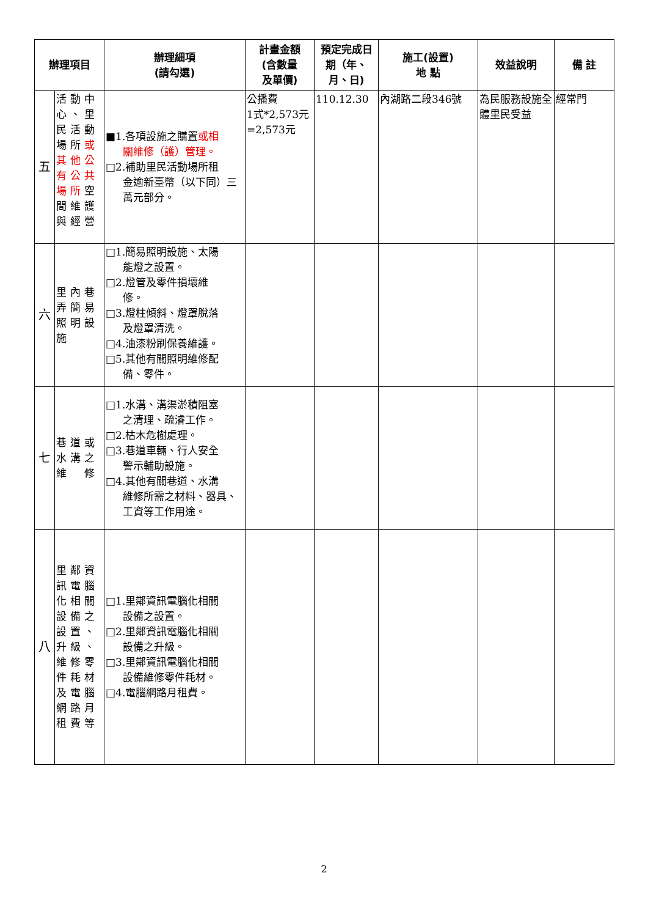| 辦理項目 | | 辦理細項 (請勾選) | 計畫金額 (含數量 及單價) | 預定完成日期（年、月、日) | 施工(設置) 地 點 | 效益說明 | 備 註 |
| --- | --- | --- | --- | --- | --- | --- | --- |
| 五 | 活動中心、里民活動場所 或其他公有公共場所 空間維護與經營 | ■1.各項設施之購置 或相 關維修（護）管理。 □2.補助里民活動場所租 金逾新臺幣（以下同）三萬元部分。 | 公播費 1式*2,573元 =2,573元 | 110.12.30 | 內湖路二段346號 | 為民服務設施全體里民受益 | 經常門 |
| 六 | 里內巷弄簡易照明設施 | □1.簡易照明設施、太陽 能燈之設置。 □2.燈管及零件損壞維 修。 □3.燈柱傾斜、燈罩脫落 及燈罩清洗。 □4.油漆粉刷保養維護。 □5.其他有關照明維修配 備、零件。 | | | | | |
| 七 | 巷道或水溝之維 修 | □1.水溝、溝渠淤積阻塞 之清理、疏濬工作。 □2.枯木危樹處理。 □3.巷道車輛、行人安全 警示輔助設施。 □4.其他有關巷道、水溝 維修所需之材料、器具、工資等工作用途。 | | | | | |
| 八 | 里鄰資訊電腦化相關設備之設置、升級、維修零件耗材及電腦網路月租費等 | □1.里鄰資訊電腦化相關 設備之設置。 □2.里鄰資訊電腦化相關 設備之升級。 □3.里鄰資訊電腦化相關 設備維修零件耗材。 □4.電腦網路月租費。 | | | | | |
2